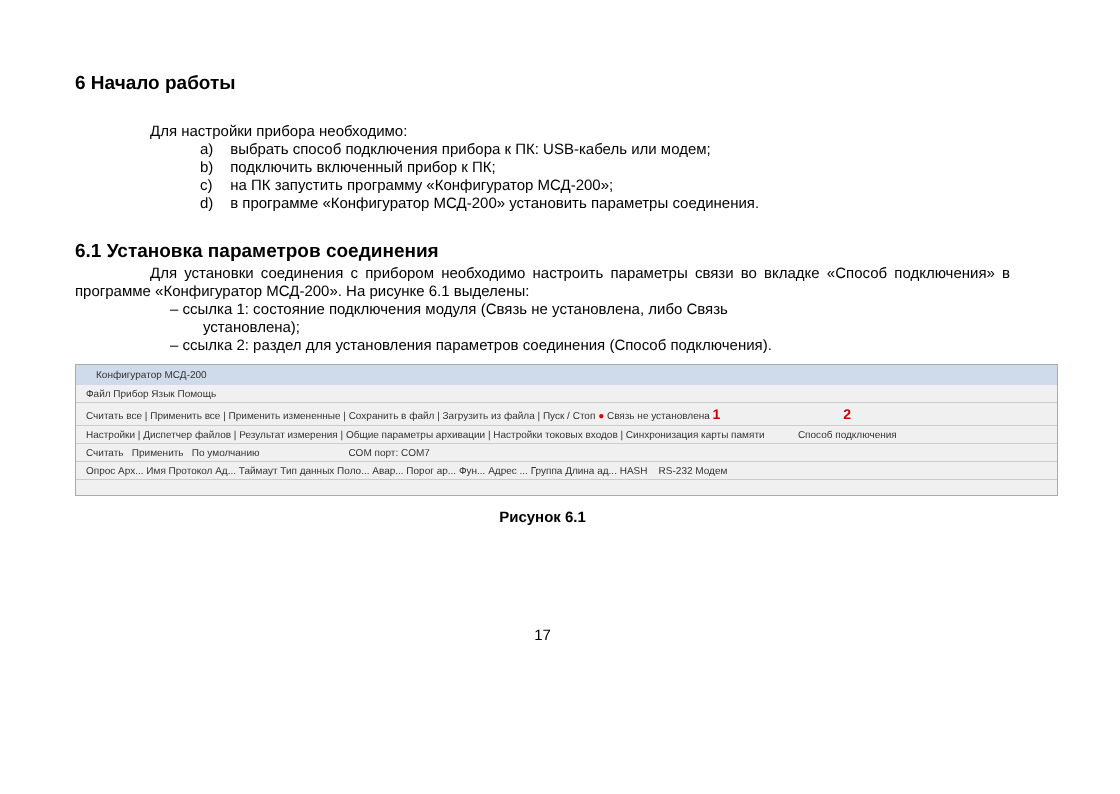6 Начало работы
Для настройки прибора необходимо:
a) выбрать способ подключения прибора к ПК: USB-кабель или модем;
b) подключить включенный прибор к ПК;
c) на ПК запустить программу «Конфигуратор МСД-200»;
d) в программе «Конфигуратор МСД-200» установить параметры соединения.
6.1 Установка параметров соединения
Для установки соединения с прибором необходимо настроить параметры связи во вкладке «Способ подключения» в программе «Конфигуратор МСД-200». На рисунке 6.1 выделены:
– ссылка 1: состояние подключения модуля (Связь не установлена, либо Связь
установлена);
– ссылка 2: раздел для установления параметров соединения (Способ подключения).
Конфигуратор МСД-200
Файл Прибор Язык Помощь
Считать все | Применить все | Применить измененные | Сохранить в файл | Загрузить из файла | Пуск / Стоп ● Связь не установлена 1 2
Настройки | Диспетчер файлов | Результат измерения | Общие параметры архивации | Настройки токовых входов | Синхронизация карты памяти Способ подключения
Считать Применить По умолчанию COM порт: COM7
Опрос Арх... Имя Протокол Ад... Таймаут Тип данных Поло... Авар... Порог ар... Фун... Адрес ... Группа Длина ад... HASH RS-232 Модем
Рисунок 6.1
17